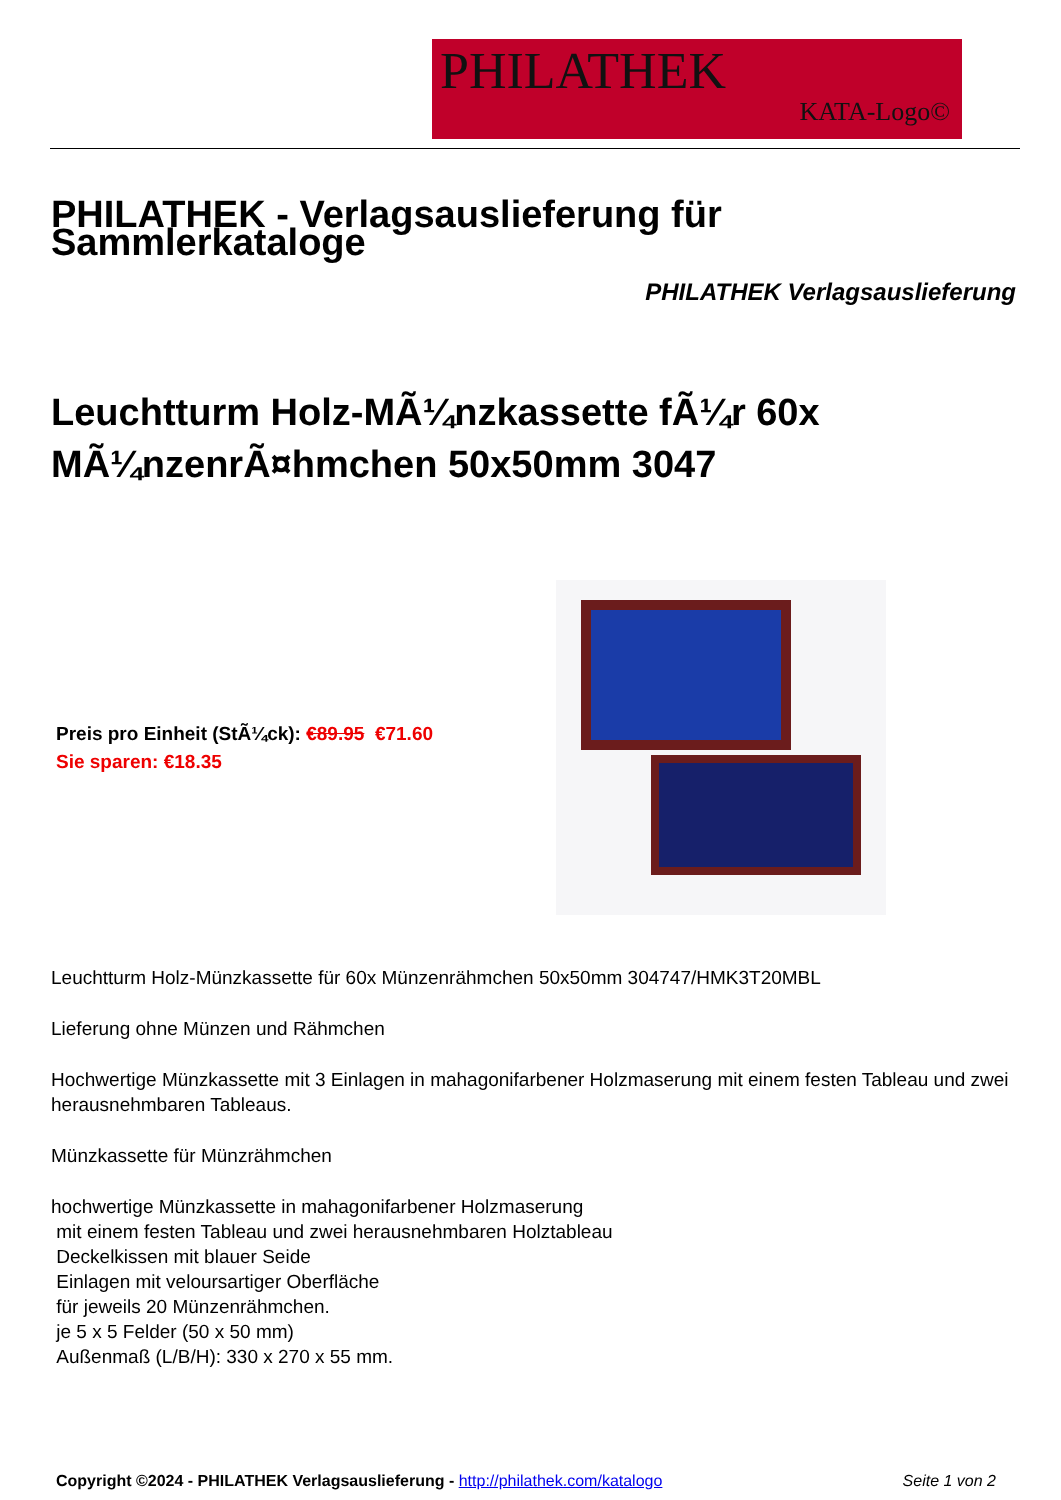PHILATHEK
KATA-Logo©
PHILATHEK - Verlagsauslieferung für Sammlerkataloge
PHILATHEK Verlagsauslieferung
Leuchtturm Holz-MÃ¼nzkassette fÃ¼r 60x MÃ¼nzenrÃ¤hmchen 50x50mm 3047
Preis pro Einheit (StÃ¼ck): €89.95 €71.60
Sie sparen: €18.35
Leuchtturm Holz-Münzkassette für 60x Münzenrähmchen 50x50mm 304747/HMK3T20MBL
Lieferung ohne Münzen und Rähmchen
Hochwertige Münzkassette mit 3 Einlagen in mahagonifarbener Holzmaserung mit einem festen Tableau und zwei herausnehmbaren Tableaus.
Münzkassette für Münzrähmchen
hochwertige Münzkassette in mahagonifarbener Holzmaserung
mit einem festen Tableau und zwei herausnehmbaren Holztableau
Deckelkissen mit blauer Seide
Einlagen mit veloursartiger Oberfläche
für jeweils 20 Münzenrähmchen.
je 5 x 5 Felder (50 x 50 mm)
Außenmaß (L/B/H): 330 x 270 x 55 mm.
Copyright ©2024 - PHILATHEK Verlagsauslieferung - http://philathek.com/katalogo Seite 1 von 2